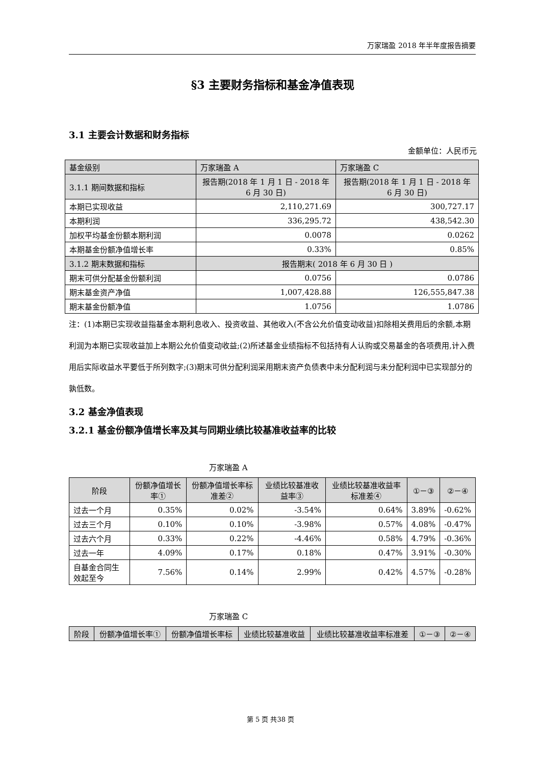万家瑞盈 2018 年半年度报告摘要
§3 主要财务指标和基金净值表现
3.1 主要会计数据和财务指标
金额单位：人民币元
| 基金级别 | 万家瑞盈 A | 万家瑞盈 C |
| 3.1.1 期间数据和指标 | 报告期(2018 年 1 月 1 日 - 2018 年 6 月 30 日) | 报告期(2018 年 1 月 1 日 - 2018 年 6 月 30 日) |
| 本期已实现收益 | 2,110,271.69 | 300,727.17 |
| 本期利润 | 336,295.72 | 438,542.30 |
| 加权平均基金份额本期利润 | 0.0078 | 0.0262 |
| 本期基金份额净值增长率 | 0.33% | 0.85% |
| 3.1.2 期末数据和指标 | 报告期末( 2018 年 6 月 30 日 ) | |
| 期末可供分配基金份额利润 | 0.0756 | 0.0786 |
| 期末基金资产净值 | 1,007,428.88 | 126,555,847.38 |
| 期末基金份额净值 | 1.0756 | 1.0786 |
注：(1)本期已实现收益指基金本期利息收入、投资收益、其他收入(不含公允价值变动收益)扣除相关费用后的余额,本期利润为本期已实现收益加上本期公允价值变动收益;(2)所述基金业绩指标不包括持有人认购或交易基金的各项费用,计入费用后实际收益水平要低于所列数字;(3)期末可供分配利润采用期末资产负债表中未分配利润与未分配利润中已实现部分的孰低数。
3.2 基金净值表现
3.2.1 基金份额净值增长率及其与同期业绩比较基准收益率的比较
万家瑞盈 A
| 阶段 | 份额净值增长率① | 份额净值增长率标准差② | 业绩比较基准收益率③ | 业绩比较基准收益率标准差④ | ①－③ | ②－④ |
| 过去一个月 | 0.35% | 0.02% | -3.54% | 0.64% | 3.89% | -0.62% |
| 过去三个月 | 0.10% | 0.10% | -3.98% | 0.57% | 4.08% | -0.47% |
| 过去六个月 | 0.33% | 0.22% | -4.46% | 0.58% | 4.79% | -0.36% |
| 过去一年 | 4.09% | 0.17% | 0.18% | 0.47% | 3.91% | -0.30% |
| 自基金合同生效起至今 | 7.56% | 0.14% | 2.99% | 0.42% | 4.57% | -0.28% |
万家瑞盈 C
| 阶段 | 份额净值增长率① | 份额净值增长率标 | 业绩比较基准收益 | 业绩比较基准收益率标准差 | ①－③ | ②－④ |
第 5 页 共38 页